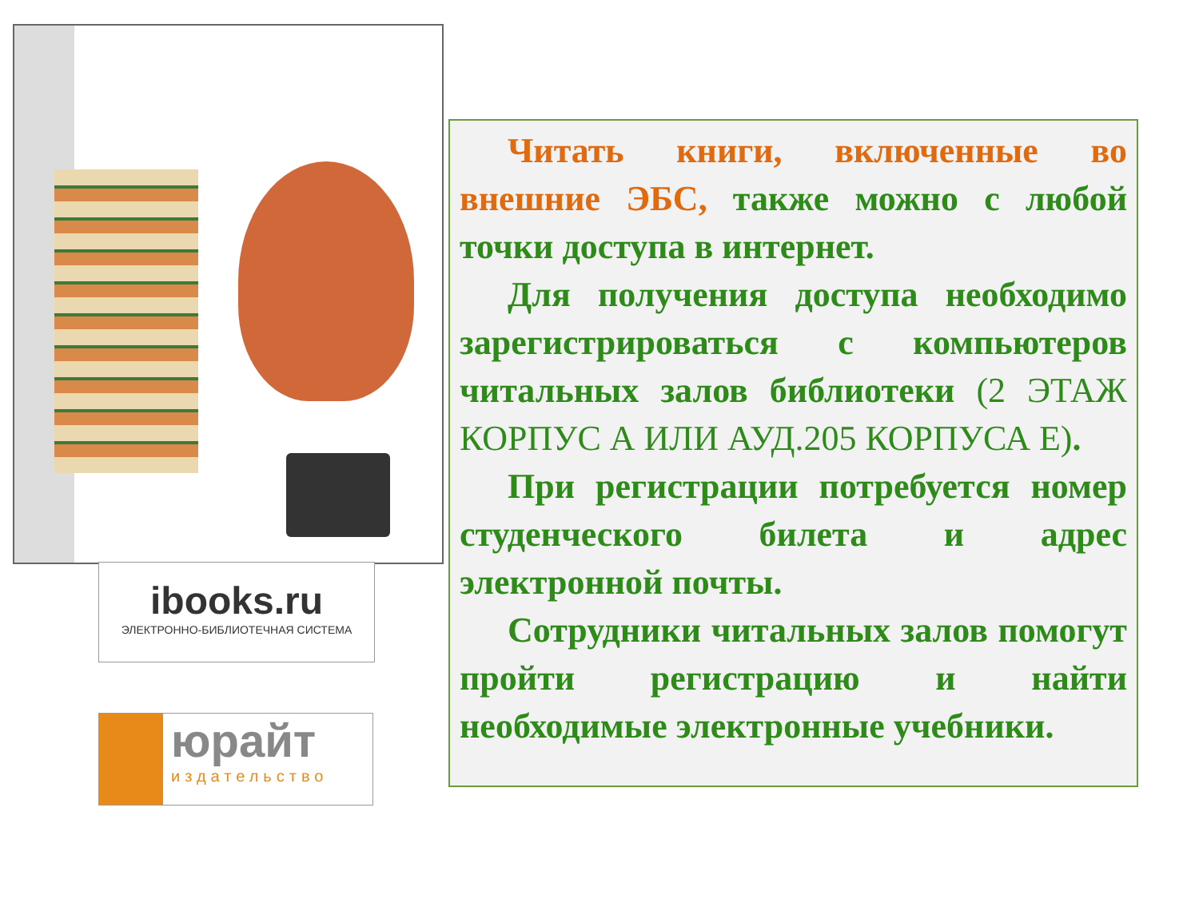ibooks.ru
ЭЛЕКТРОННО-БИБЛИОТЕЧНАЯ СИСТЕМА
юрайт
издательство
Читать книги, включенные во внешние ЭБС, также можно с любой точки доступа в интернет.
Для получения доступа необходимо зарегистрироваться с компьютеров читальных залов библиотеки (2 ЭТАЖ КОРПУС А ИЛИ АУД.205 КОРПУСА Е).
При регистрации потребуется номер студенческого билета и адрес электронной почты.
Сотрудники читальных залов помогут пройти регистрацию и найти необходимые электронные учебники.